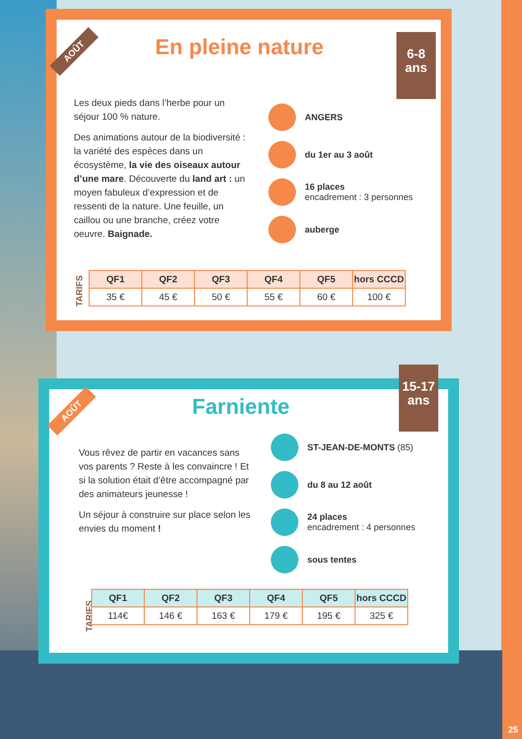AOÛT En pleine nature
6-8
ans
Les deux pieds dans l’herbe pour un séjour 100 % nature.
Des animations autour de la biodiversité : la variété des espèces dans un écosystème, la vie des oiseaux autour d’une mare. Découverte du land art : un moyen fabuleux d’expression et de ressenti de la nature. Une feuille, un caillou ou une branche, créez votre oeuvre. Baignade.
ANGERS
du 1er au 3 août
16 places
encadrement : 3 personnes
auberge
TARIFS
| QF1 | QF2 | QF3 | QF4 | QF5 | hors CCCD |
| --- | --- | --- | --- | --- | --- |
| 35 € | 45 € | 50 € | 55 € | 60 € | 100 € |
AOÛT Farniente
15-17
ans
Vous rêvez de partir en vacances sans vos parents ? Reste à les convaincre ! Et si la solution était d’être accompagné par des animateurs jeunesse !
Un séjour à construire sur place selon les envies du moment !
ST-JEAN-DE-MONTS (85)
du 8 au 12 août
24 places
encadrement : 4 personnes
sous tentes
TARIFS
| QF1 | QF2 | QF3 | QF4 | QF5 | hors CCCD |
| --- | --- | --- | --- | --- | --- |
| 114€ | 146 € | 163 € | 179 € | 195 € | 325 € |
25